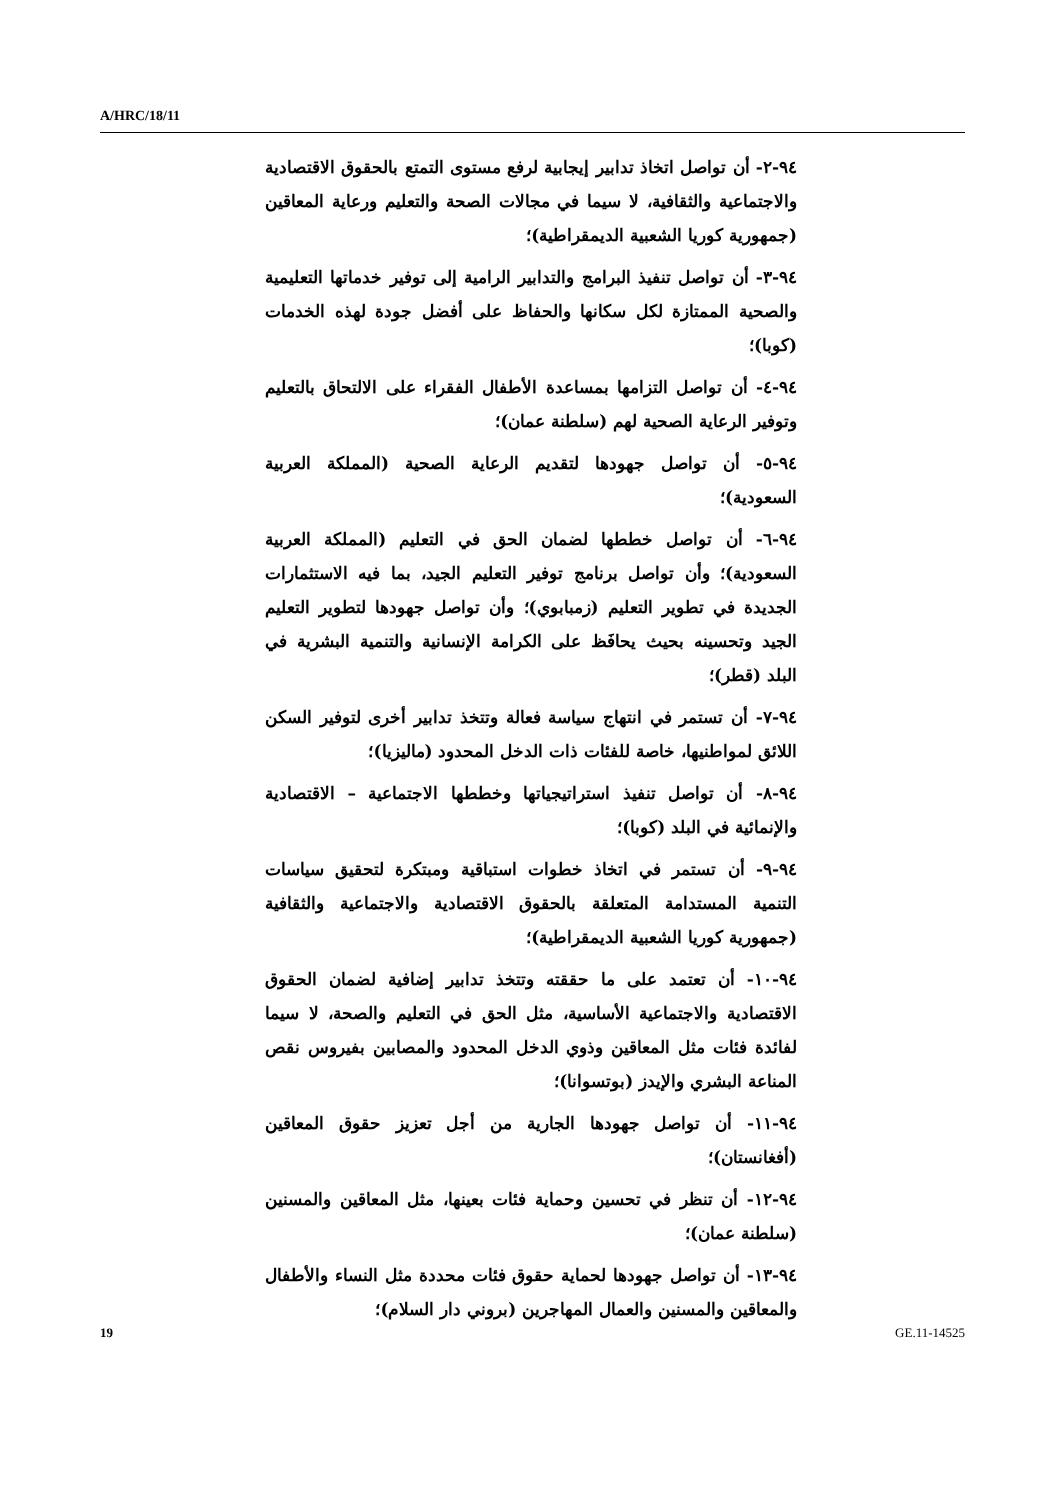A/HRC/18/11
٩٤-٢- أن تواصل اتخاذ تدابير إيجابية لرفع مستوى التمتع بالحقوق الاقتصادية والاجتماعية والثقافية، لا سيما في مجالات الصحة والتعليم ورعاية المعاقين (جمهورية كوريا الشعبية الديمقراطية)؛
٩٤-٣- أن تواصل تنفيذ البرامج والتدابير الرامية إلى توفير خدماتها التعليمية والصحية الممتازة لكل سكانها والحفاظ على أفضل جودة لهذه الخدمات (كوبا)؛
٩٤-٤- أن تواصل التزامها بمساعدة الأطفال الفقراء على الالتحاق بالتعليم وتوفير الرعاية الصحية لهم (سلطنة عمان)؛
٩٤-٥- أن تواصل جهودها لتقديم الرعاية الصحية (المملكة العربية السعودية)؛
٩٤-٦- أن تواصل خططها لضمان الحق في التعليم (المملكة العربية السعودية)؛ وأن تواصل برنامج توفير التعليم الجيد، بما فيه الاستثمارات الجديدة في تطوير التعليم (زمبابوي)؛ وأن تواصل جهودها لتطوير التعليم الجيد وتحسينه بحيث يحافَظ على الكرامة الإنسانية والتنمية البشرية في البلد (قطر)؛
٩٤-٧- أن تستمر في انتهاج سياسة فعالة وتتخذ تدابير أخرى لتوفير السكن اللائق لمواطنيها، خاصة للفئات ذات الدخل المحدود (ماليزيا)؛
٩٤-٨- أن تواصل تنفيذ استراتيجياتها وخططها الاجتماعية – الاقتصادية والإنمائية في البلد (كوبا)؛
٩٤-٩- أن تستمر في اتخاذ خطوات استباقية ومبتكرة لتحقيق سياسات التنمية المستدامة المتعلقة بالحقوق الاقتصادية والاجتماعية والثقافية (جمهورية كوريا الشعبية الديمقراطية)؛
٩٤-١٠- أن تعتمد على ما حققته وتتخذ تدابير إضافية لضمان الحقوق الاقتصادية والاجتماعية الأساسية، مثل الحق في التعليم والصحة، لا سيما لفائدة فئات مثل المعاقين وذوي الدخل المحدود والمصابين بفيروس نقص المناعة البشري والإيدز (بوتسوانا)؛
٩٤-١١- أن تواصل جهودها الجارية من أجل تعزيز حقوق المعاقين (أفغانستان)؛
٩٤-١٢- أن تنظر في تحسين وحماية فئات بعينها، مثل المعاقين والمسنين (سلطنة عمان)؛
٩٤-١٣- أن تواصل جهودها لحماية حقوق فئات محددة مثل النساء والأطفال والمعاقين والمسنين والعمال المهاجرين (بروني دار السلام)؛
19 GE.11-14525